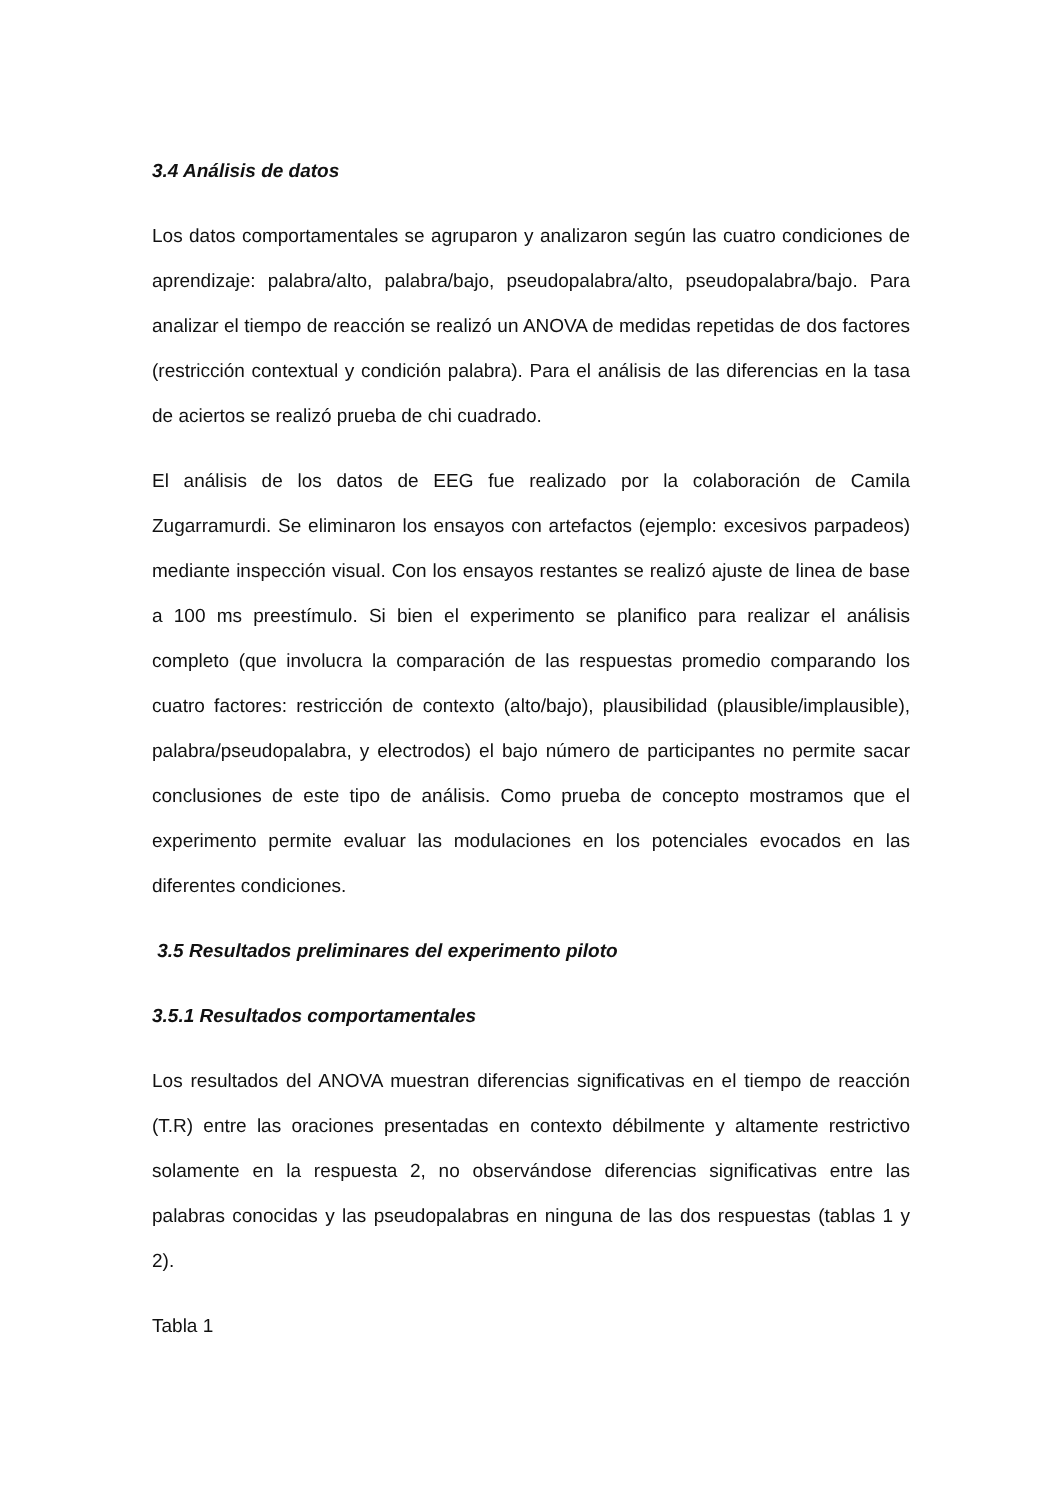3.4 Análisis de datos
Los datos comportamentales se agruparon y analizaron según las cuatro condiciones de aprendizaje: palabra/alto, palabra/bajo, pseudopalabra/alto, pseudopalabra/bajo. Para analizar el tiempo de reacción se realizó un ANOVA de medidas repetidas de dos factores (restricción contextual y condición palabra). Para el análisis de las diferencias en la tasa de aciertos se realizó prueba de chi cuadrado.
El análisis de los datos de EEG fue realizado por la colaboración de Camila Zugarramurdi. Se eliminaron los ensayos con artefactos (ejemplo: excesivos parpadeos) mediante inspección visual. Con los ensayos restantes se realizó ajuste de linea de base a 100 ms preestímulo. Si bien el experimento se planifico para realizar el análisis completo (que involucra la comparación de las respuestas promedio comparando los cuatro factores: restricción de contexto (alto/bajo), plausibilidad (plausible/implausible), palabra/pseudopalabra, y electrodos) el bajo número de participantes no permite sacar conclusiones de este tipo de análisis. Como prueba de concepto mostramos que el experimento permite evaluar las modulaciones en los potenciales evocados en las diferentes condiciones.
3.5 Resultados preliminares del experimento piloto
3.5.1 Resultados comportamentales
Los resultados del ANOVA muestran diferencias significativas en el tiempo de reacción (T.R) entre las oraciones presentadas en contexto débilmente y altamente restrictivo solamente en la respuesta 2, no observándose diferencias significativas entre las palabras conocidas y las pseudopalabras en ninguna de las dos respuestas (tablas 1 y 2).
Tabla 1